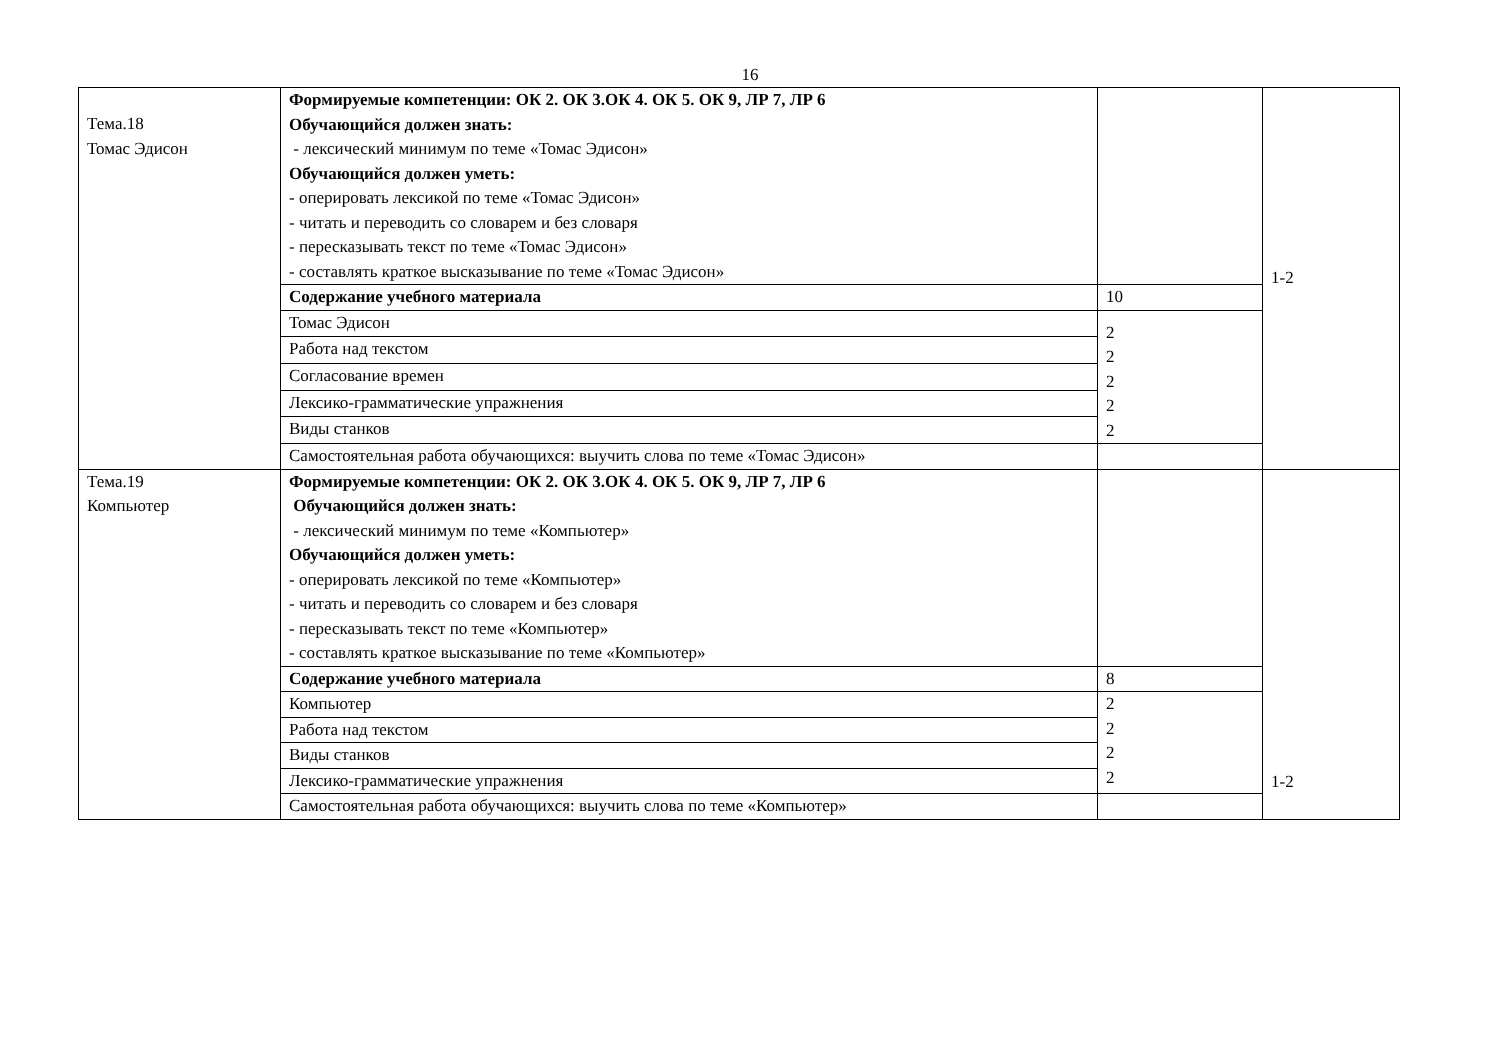16
| Тема.18 Томас Эдисон | Формируемые компетенции: ОК 2. ОК 3.ОК 4. ОК 5. ОК 9, ЛР 7, ЛР 6 Обучающийся должен знать: - лексический минимум по теме «Томас Эдисон» Обучающийся должен уметь: - оперировать лексикой по теме «Томас Эдисон» - читать и переводить со словарем и без словаря - пересказывать текст по теме «Томас Эдисон» - составлять краткое высказывание по теме «Томас Эдисон» | | 1-2 |
| | Содержание учебного материала | 10 | |
| | Томас Эдисон | 2 2 2 2 2 | |
| | Работа над текстом | | |
| | Согласование времен | | |
| | Лексико-грамматические упражнения | | |
| | Виды станков | | |
| | Самостоятельная работа обучающихся: выучить слова по теме «Томас Эдисон» | | |
| Тема.19 Компьютер | Формируемые компетенции: ОК 2. ОК 3.ОК 4. ОК 5. ОК 9, ЛР 7, ЛР 6 Обучающийся должен знать: - лексический минимум по теме «Компьютер» Обучающийся должен уметь: - оперировать лексикой по теме «Компьютер» - читать и переводить со словарем и без словаря - пересказывать текст по теме «Компьютер» - составлять краткое высказывание по теме «Компьютер» | | 1-2 |
| | Содержание учебного материала | 8 | |
| | Компьютер | 2 2 2 2 | |
| | Работа над текстом | | |
| | Виды станков | | |
| | Лексико-грамматические упражнения | | |
| | Самостоятельная работа обучающихся: выучить слова по теме «Компьютер» | | |